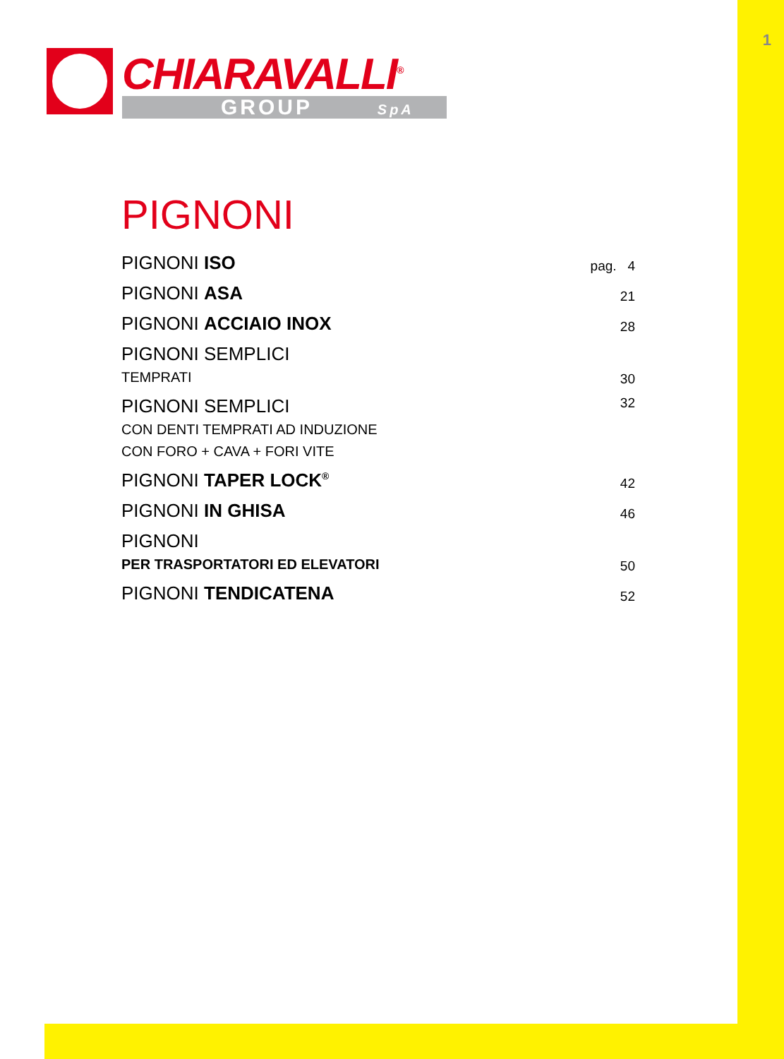1
CHIARAVALLI<sup>®</sup>
GROUP SpA
PIGNONI
PIGNONI ISO pag. 4
PIGNONI ASA 21
PIGNONI ACCIAIO INOX 28
PIGNONI SEMPLICI
TEMPRATI 30
PIGNONI SEMPLICI
CON DENTI TEMPRATI AD INDUZIONE
CON FORO + CAVA + FORI VITE 32
PIGNONI TAPER LOCK<sup>®</sup> 42
PIGNONI IN GHISA 46
PIGNONI
PER TRASPORTATORI ED ELEVATORI 50
PIGNONI TENDICATENA 52